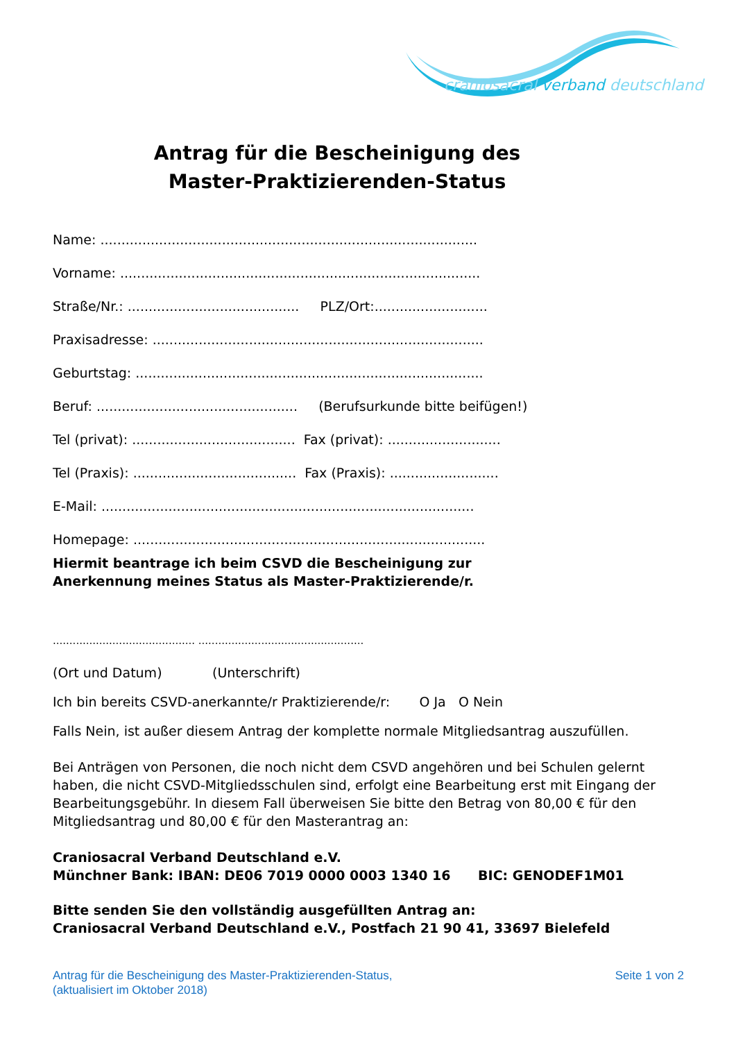craniosacral verband deutschland
Antrag für die Bescheinigung des
Master-Praktizierenden-Status
Name: ..........................................................................................
Vorname: ......................................................................................
Straße/Nr.: ......................................... PLZ/Ort:...........................
Praxisadresse: ...............................................................................
Geburtstag: ...................................................................................
Beruf: ................................................ (Berufsurkunde bitte beifügen!)
Tel (privat): ....................................... Fax (privat): ...........................
Tel (Praxis): ....................................... Fax (Praxis): ..........................
E-Mail: .........................................................................................
Homepage: ....................................................................................
Hiermit beantrage ich beim CSVD die Bescheinigung zur
Anerkennung meines Status als Master-Praktizierende/r.
........................................... ..................................................
(Ort und Datum) (Unterschrift)
Ich bin bereits CSVD-anerkannte/r Praktizierende/r: O Ja O Nein
Falls Nein, ist außer diesem Antrag der komplette normale Mitgliedsantrag auszufüllen.
Bei Anträgen von Personen, die noch nicht dem CSVD angehören und bei Schulen gelernt haben, die nicht CSVD-Mitgliedsschulen sind, erfolgt eine Bearbeitung erst mit Eingang der Bearbeitungsgebühr. In diesem Fall überweisen Sie bitte den Betrag von 80,00 € für den Mitgliedsantrag und 80,00 € für den Masterantrag an:
Craniosacral Verband Deutschland e.V.
Münchner Bank: IBAN: DE06 7019 0000 0003 1340 16 BIC: GENODEF1M01
Bitte senden Sie den vollständig ausgefüllten Antrag an:
Craniosacral Verband Deutschland e.V., Postfach 21 90 41, 33697 Bielefeld
Antrag für die Bescheinigung des Master-Praktizierenden-Status,
(aktualisiert im Oktober 2018)
Seite 1 von 2